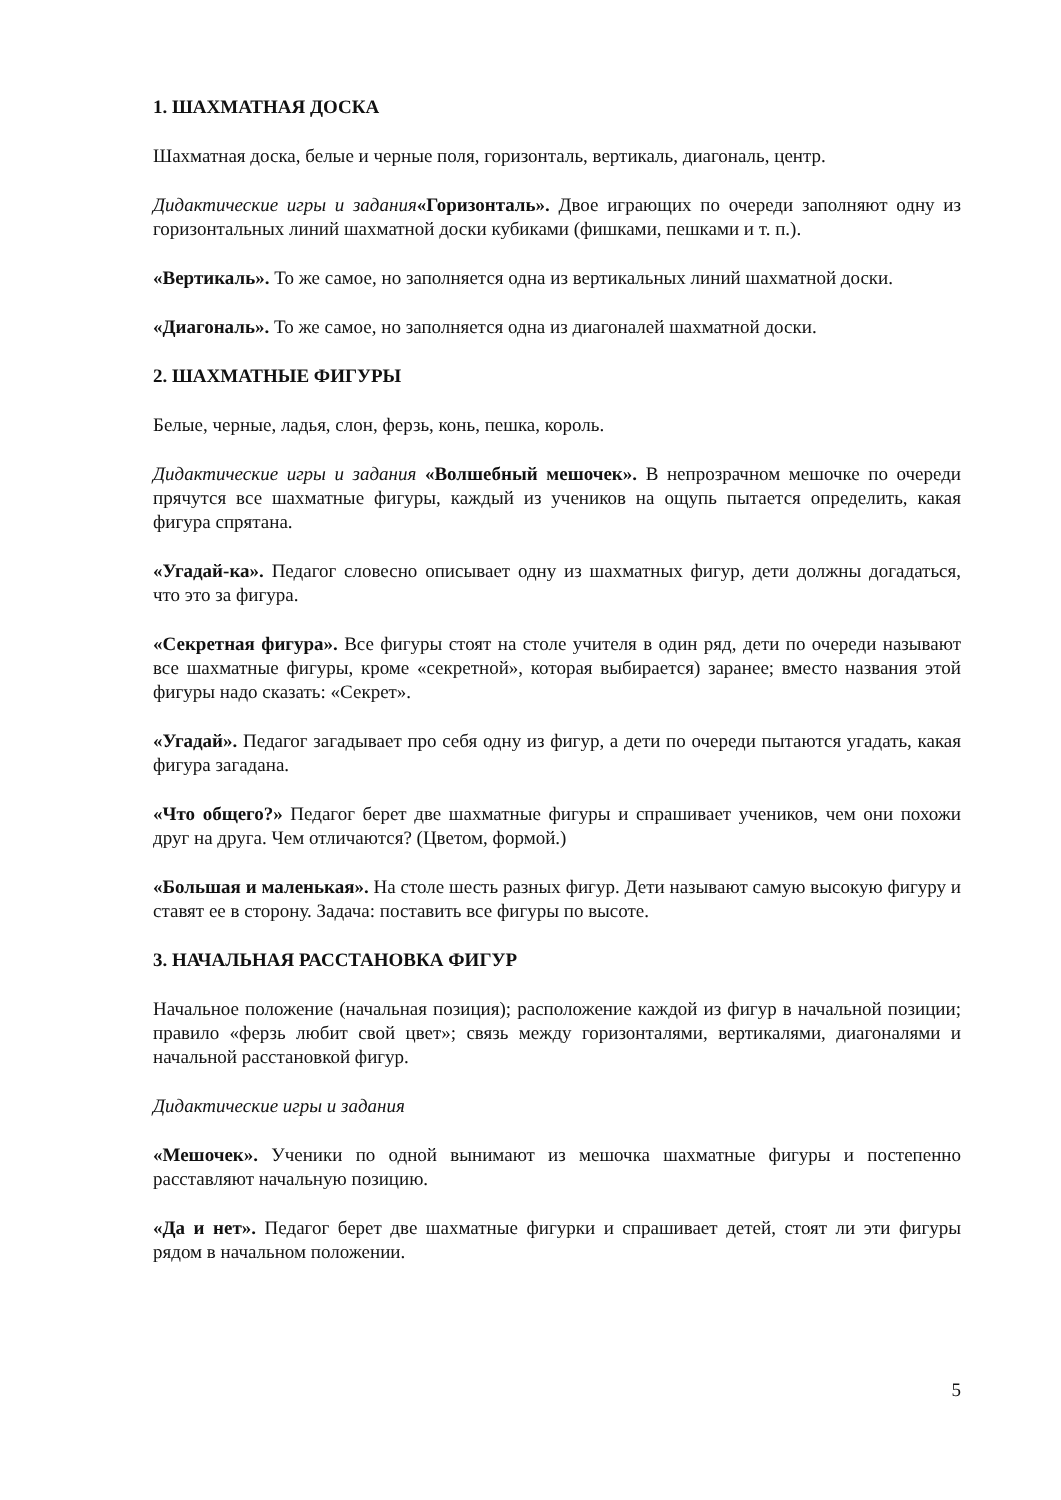1. ШАХМАТНАЯ ДОСКА
Шахматная доска, белые и черные поля, горизонталь, вертикаль, диагональ, центр.
Дидактические игры и задания«Горизонталь». Двое играющих по очереди заполняют одну из горизонтальных линий шахматной доски кубиками (фишками, пешками и т. п.).
«Вертикаль». То же самое, но заполняется одна из вертикальных линий шахматной доски.
«Диагональ». То же самое, но заполняется одна из диагоналей шахматной доски.
2. ШАХМАТНЫЕ ФИГУРЫ
Белые, черные, ладья, слон, ферзь, конь, пешка, король.
Дидактические игры и задания «Волшебный мешочек». В непрозрачном мешочке по очереди прячутся все шахматные фигуры, каждый из учеников на ощупь пытается определить, какая фигура спрятана.
«Угадай-ка». Педагог словесно описывает одну из шахматных фигур, дети должны догадаться, что это за фигура.
«Секретная фигура». Все фигуры стоят на столе учителя в один ряд, дети по очереди называют все шахматные фигуры, кроме «секретной», которая выбирается) заранее; вместо названия этой фигуры надо сказать: «Секрет».
«Угадай». Педагог загадывает про себя одну из фигур, а дети по очереди пытаются угадать, какая фигура загадана.
«Что общего?» Педагог берет две шахматные фигуры и спрашивает учеников, чем они похожи друг на друга. Чем отличаются? (Цветом, формой.)
«Большая и маленькая». На столе шесть разных фигур. Дети называют самую высокую фигуру и ставят ее в сторону. Задача: поставить все фигуры по высоте.
3. НАЧАЛЬНАЯ РАССТАНОВКА ФИГУР
Начальное положение (начальная позиция); расположение каждой из фигур в начальной позиции; правило «ферзь любит свой цвет»; связь между горизонталями, вертикалями, диагоналями и начальной расстановкой фигур.
Дидактические игры и задания
«Мешочек». Ученики по одной вынимают из мешочка шахматные фигуры и постепенно расставляют начальную позицию.
«Да и нет». Педагог берет две шахматные фигурки и спрашивает детей, стоят ли эти фигуры рядом в начальном положении.
5